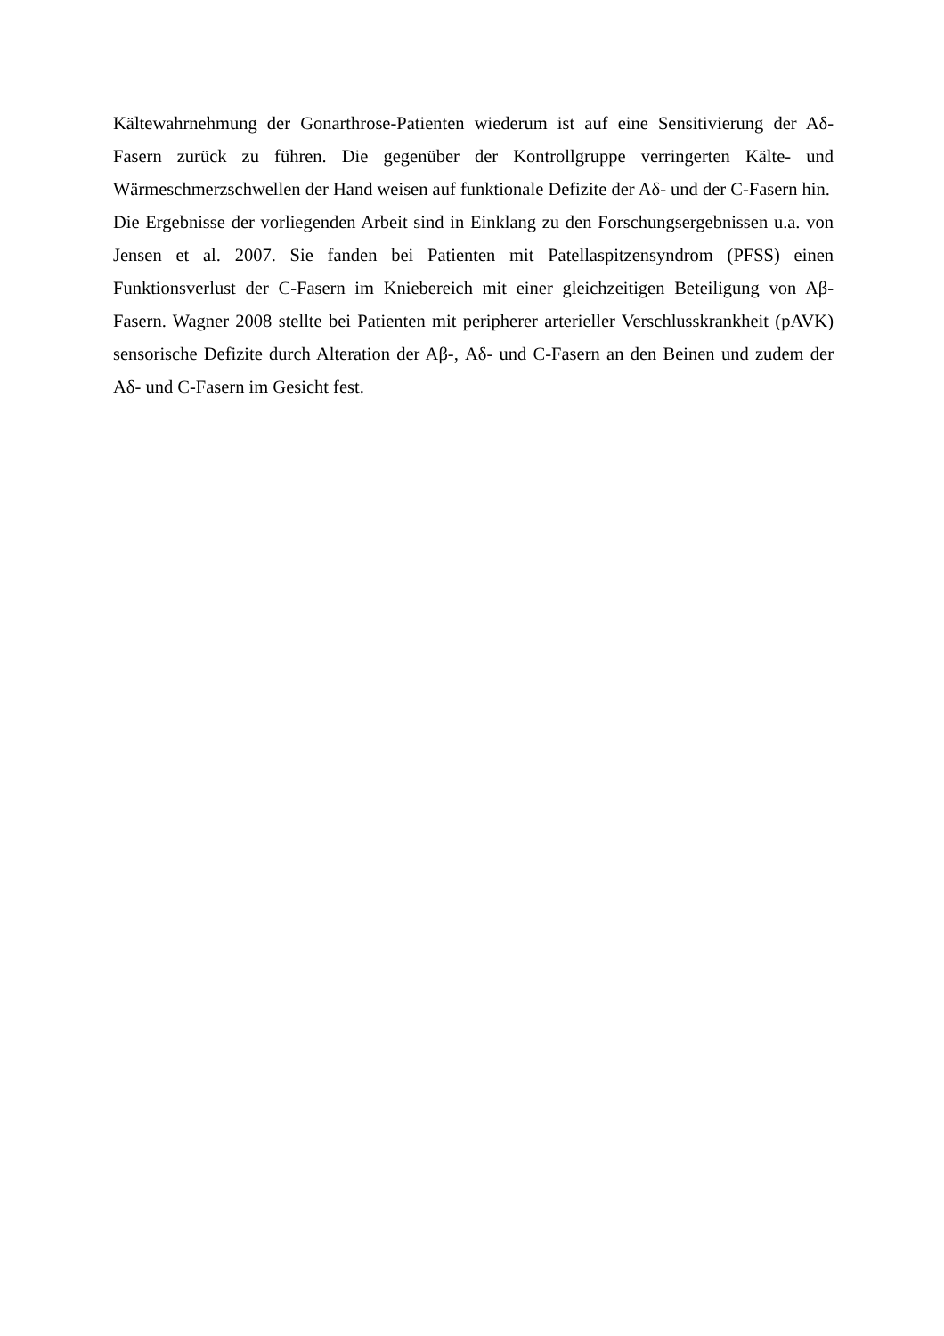Kältewahrnehmung der Gonarthrose-Patienten wiederum ist auf eine Sensitivierung der Aδ-Fasern zurück zu führen. Die gegenüber der Kontrollgruppe verringerten Kälte- und Wärmeschmerzschwellen der Hand weisen auf funktionale Defizite der Aδ- und der C-Fasern hin.
Die Ergebnisse der vorliegenden Arbeit sind in Einklang zu den Forschungsergebnissen u.a. von Jensen et al. 2007. Sie fanden bei Patienten mit Patellaspitzensyndrom (PFSS) einen Funktionsverlust der C-Fasern im Kniebereich mit einer gleichzeitigen Beteiligung von Aβ-Fasern. Wagner 2008 stellte bei Patienten mit peripherer arterieller Verschlusskrankheit (pAVK) sensorische Defizite durch Alteration der Aβ-, Aδ- und C-Fasern an den Beinen und zudem der Aδ- und C-Fasern im Gesicht fest.